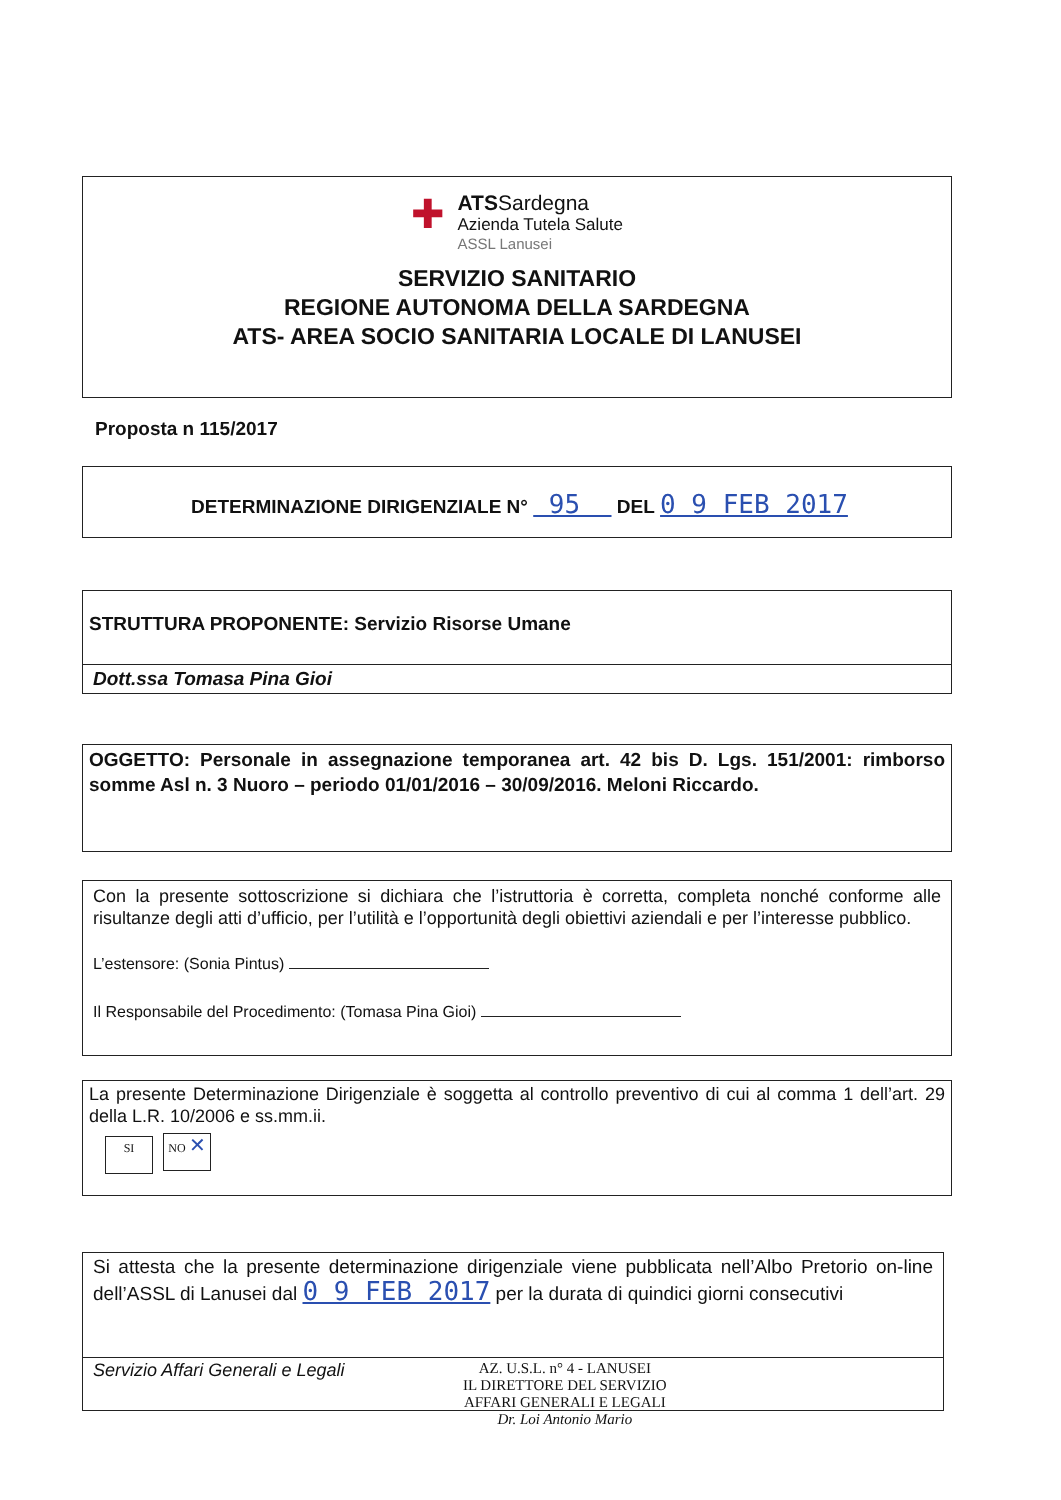✚
ATSSardegna
Azienda Tutela Salute
ASSL Lanusei
SERVIZIO SANITARIO
REGIONE AUTONOMA DELLA SARDEGNA
ATS- AREA SOCIO SANITARIA LOCALE DI LANUSEI
Proposta n 115/2017
DETERMINAZIONE DIRIGENZIALE N° 95 DEL 0 9 FEB 2017
STRUTTURA PROPONENTE: Servizio Risorse Umane
Dott.ssa Tomasa Pina Gioi
OGGETTO: Personale in assegnazione temporanea art. 42 bis D. Lgs. 151/2001: rimborso somme Asl n. 3 Nuoro – periodo 01/01/2016 – 30/09/2016. Meloni Riccardo.
Con la presente sottoscrizione si dichiara che l’istruttoria è corretta, completa nonché conforme alle risultanze degli atti d’ufficio, per l’utilità e l’opportunità degli obiettivi aziendali e per l’interesse pubblico.
L’estensore: (Sonia Pintus)
Il Responsabile del Procedimento: (Tomasa Pina Gioi)
La presente Determinazione Dirigenziale è soggetta al controllo preventivo di cui al comma 1 dell’art. 29 della L.R. 10/2006 e ss.mm.ii.
SI NO ✕
Si attesta che la presente determinazione dirigenziale viene pubblicata nell’Albo Pretorio on-line dell’ASSL di Lanusei dal 0 9 FEB 2017 per la durata di quindici giorni consecutivi
Servizio Affari Generali e Legali AZ. U.S.L. n° 4 - LANUSEI
IL DIRETTORE DEL SERVIZIO
AFFARI GENERALI E LEGALI
Dr. Loi Antonio Mario